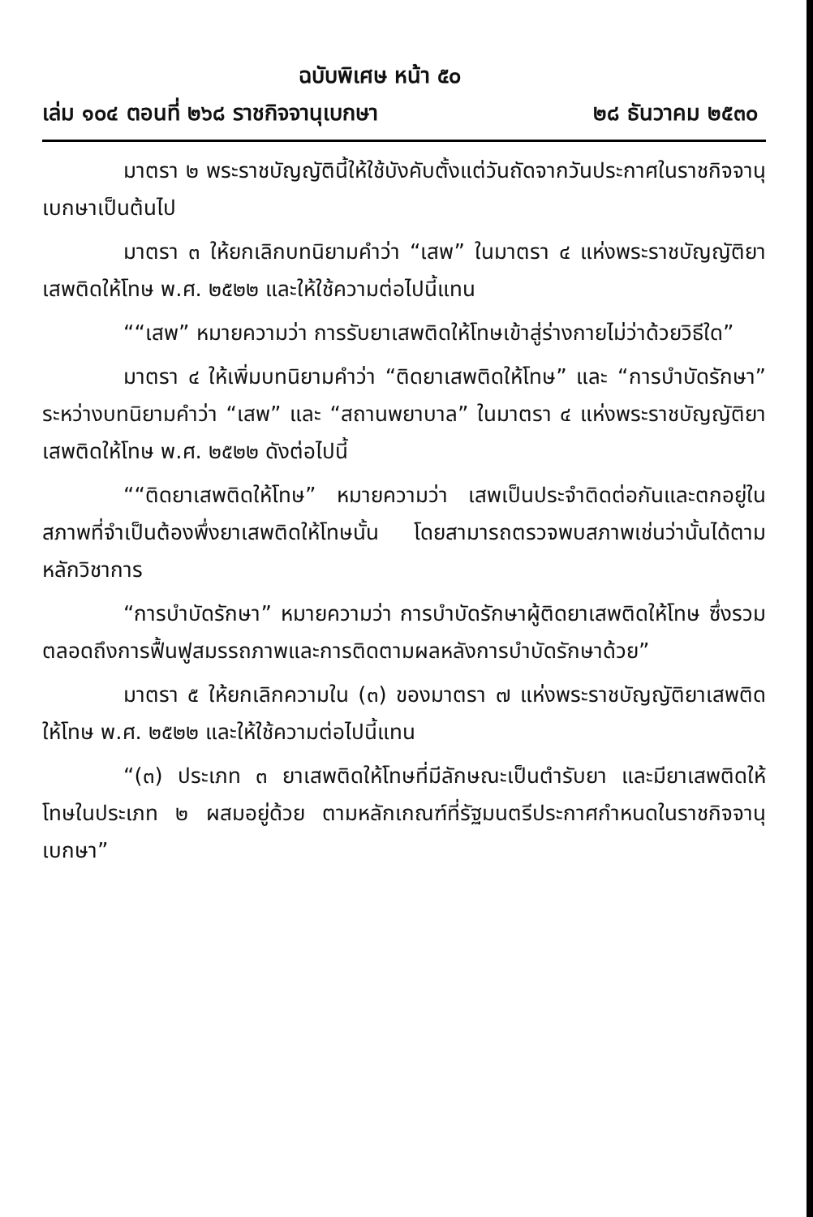ฉบับพิเศษ หน้า ๕๐
เล่ม ๑๐๔ ตอนที่ ๒๖๘ ราชกิจจานุเบกษา ๒๘ ธันวาคม ๒๕๓๐
มาตรา ๒ พระราชบัญญัตินี้ให้ใช้บังคับตั้งแต่วันถัดจากวันประกาศในราชกิจจานุเบกษาเป็นต้นไป
มาตรา ๓ ให้ยกเลิกบทนิยามคำว่า “เสพ” ในมาตรา ๔ แห่งพระราชบัญญัติยาเสพติดให้โทษ พ.ศ. ๒๕๒๒ และให้ใช้ความต่อไปนี้แทน
““เสพ” หมายความว่า การรับยาเสพติดให้โทษเข้าสู่ร่างกายไม่ว่าด้วยวิธีใด”
มาตรา ๔ ให้เพิ่มบทนิยามคำว่า “ติดยาเสพติดให้โทษ” และ “การบำบัดรักษา” ระหว่างบทนิยามคำว่า “เสพ” และ “สถานพยาบาล” ในมาตรา ๔ แห่งพระราชบัญญัติยาเสพติดให้โทษ พ.ศ. ๒๕๒๒ ดังต่อไปนี้
““ติดยาเสพติดให้โทษ” หมายความว่า เสพเป็นประจำติดต่อกันและตกอยู่ในสภาพที่จำเป็นต้องพึ่งยาเสพติดให้โทษนั้น โดยสามารถตรวจพบสภาพเช่นว่านั้นได้ตามหลักวิชาการ
“การบำบัดรักษา” หมายความว่า การบำบัดรักษาผู้ติดยาเสพติดให้โทษ ซึ่งรวมตลอดถึงการฟื้นฟูสมรรถภาพและการติดตามผลหลังการบำบัดรักษาด้วย”
มาตรา ๕ ให้ยกเลิกความใน (๓) ของมาตรา ๗ แห่งพระราชบัญญัติยาเสพติดให้โทษ พ.ศ. ๒๕๒๒ และให้ใช้ความต่อไปนี้แทน
“(๓) ประเภท ๓ ยาเสพติดให้โทษที่มีลักษณะเป็นตำรับยา และมียาเสพติดให้โทษในประเภท ๒ ผสมอยู่ด้วย ตามหลักเกณฑ์ที่รัฐมนตรีประกาศกำหนดในราชกิจจานุเบกษา”